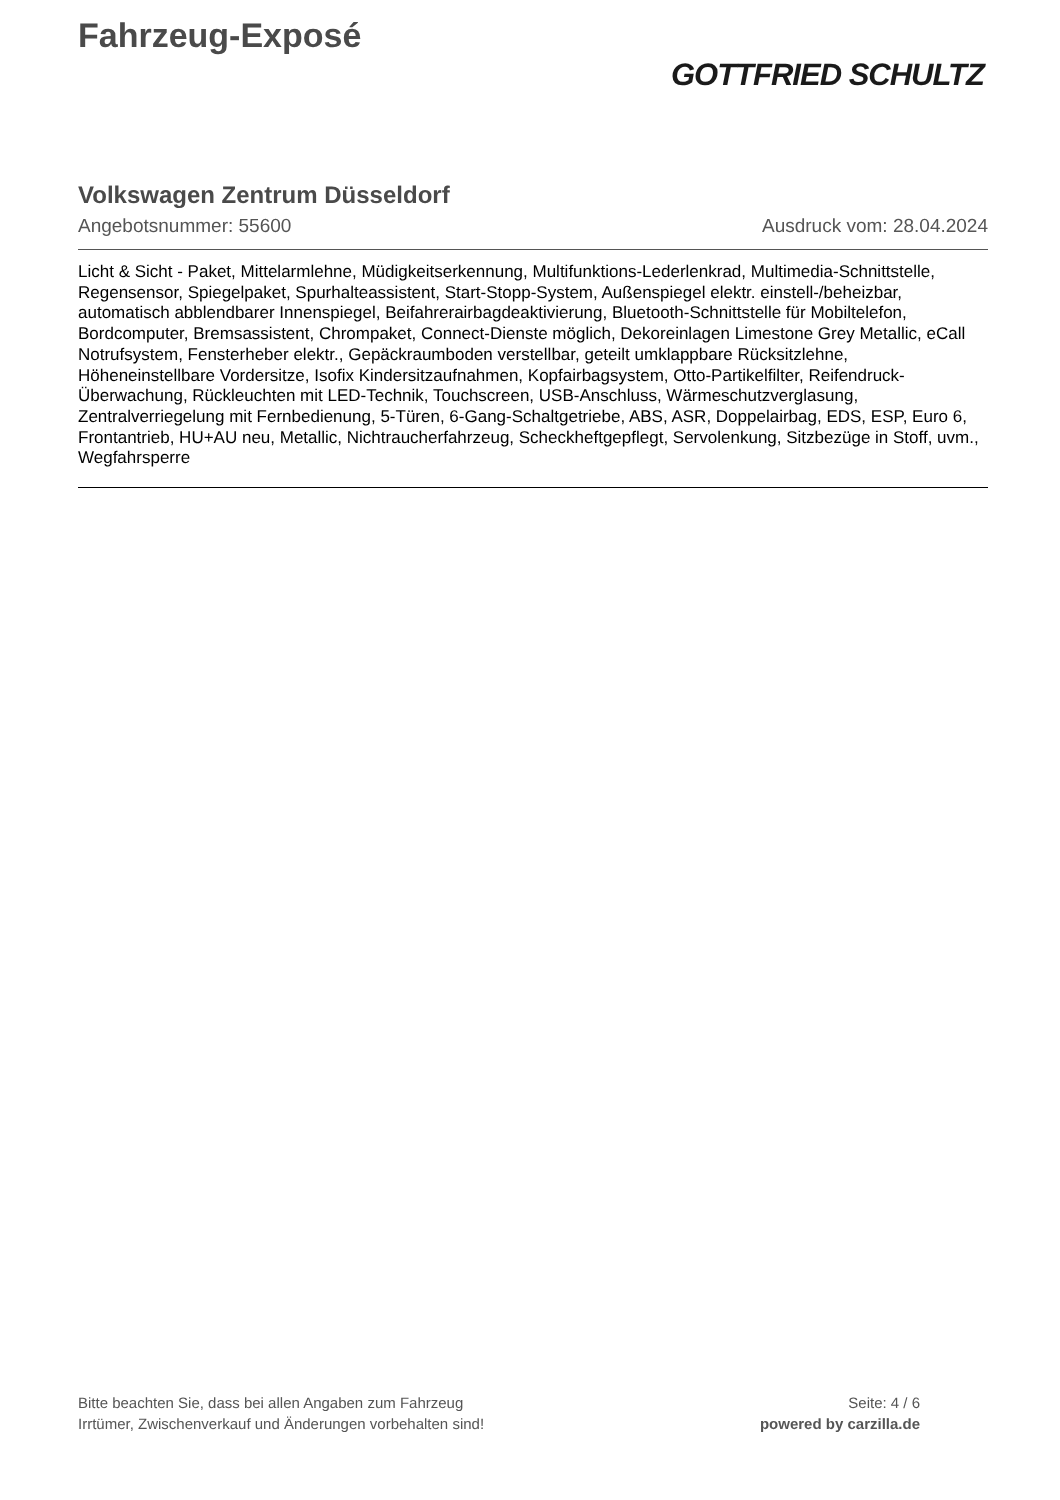Fahrzeug-Exposé
GOTTFRIED SCHULTZ
Volkswagen Zentrum Düsseldorf
Angebotsnummer: 55600 Ausdruck vom: 28.04.2024
Licht & Sicht - Paket, Mittelarmlehne, Müdigkeitserkennung, Multifunktions-Lederlenkrad, Multimedia-Schnittstelle, Regensensor, Spiegelpaket, Spurhalteassistent, Start-Stopp-System, Außenspiegel elektr. einstell-/beheizbar, automatisch abblendbarer Innenspiegel, Beifahrerairbagdeaktivierung, Bluetooth-Schnittstelle für Mobiltelefon, Bordcomputer, Bremsassistent, Chrompaket, Connect-Dienste möglich, Dekoreinlagen Limestone Grey Metallic, eCall Notrufsystem, Fensterheber elektr., Gepäckraumboden verstellbar, geteilt umklappbare Rücksitzlehne, Höheneinstellbare Vordersitze, Isofix Kindersitzaufnahmen, Kopfairbagsystem, Otto-Partikelfilter, Reifendruck-Überwachung, Rückleuchten mit LED-Technik, Touchscreen, USB-Anschluss, Wärmeschutzverglasung, Zentralverriegelung mit Fernbedienung, 5-Türen, 6-Gang-Schaltgetriebe, ABS, ASR, Doppelairbag, EDS, ESP, Euro 6, Frontantrieb, HU+AU neu, Metallic, Nichtraucherfahrzeug, Scheckheftgepflegt, Servolenkung, Sitzbezüge in Stoff, uvm., Wegfahrsperre
Bitte beachten Sie, dass bei allen Angaben zum Fahrzeug
Irrtümer, Zwischenverkauf und Änderungen vorbehalten sind!
Seite: 4 / 6
powered by carzilla.de